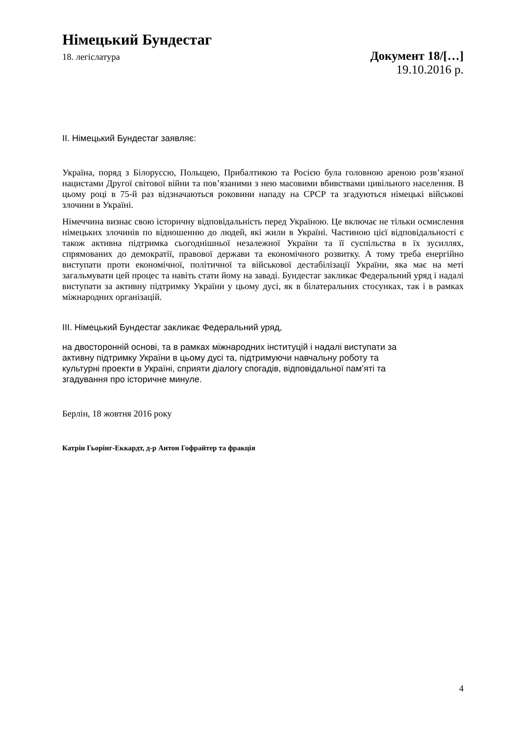Німецький Бундестаг
18. легіслатура Документ 18/[…]
19.10.2016 р.
II. Німецький Бундестаг заявляє:
Україна, поряд з Білоруссю, Польщею, Прибалтикою та Росією була головною ареною розв’язаної нацистами Другої світової війни та пов’язаними з нею масовими вбивствами цивільного населення. В цьому році в 75-й раз відзначаються роковини нападу на СРСР та згадуються німецькі військові злочини в Україні.
Німеччина визнає свою історичну відповідальність перед Україною. Це включає не тільки осмислення німецьких злочинів по відношенню до людей, які жили в Україні. Частиною цієї відповідальності є також активна підтримка сьогоднішньої незалежної України та її суспільства в їх зусиллях, спрямованих до демократії, правової держави та економічного розвитку. А тому треба енергійно виступати проти економічної, політичної та військової дестабілізації України, яка має на меті загальмувати цей процес та навіть стати йому на заваді. Бундестаг закликає Федеральний уряд і надалі виступати за активну підтримку України у цьому дусі, як в білатеральних стосунках, так і в рамках міжнародних організацій.
III. Німецький Бундестаг закликає Федеральний уряд,
на двосторонній основі, та в рамках міжнародних інституцій і надалі виступати за
активну підтримку України в цьому дусі та, підтримуючи навчальну роботу та
культурні проекти в Україні, сприяти діалогу спогадів, відповідальної пам’яті та
згадування про історичне минуле.
Берлін, 18 жовтня 2016 року
Катрін Гьорінг-Еккардт, д-р Антон Гофрайтер та фракція
4